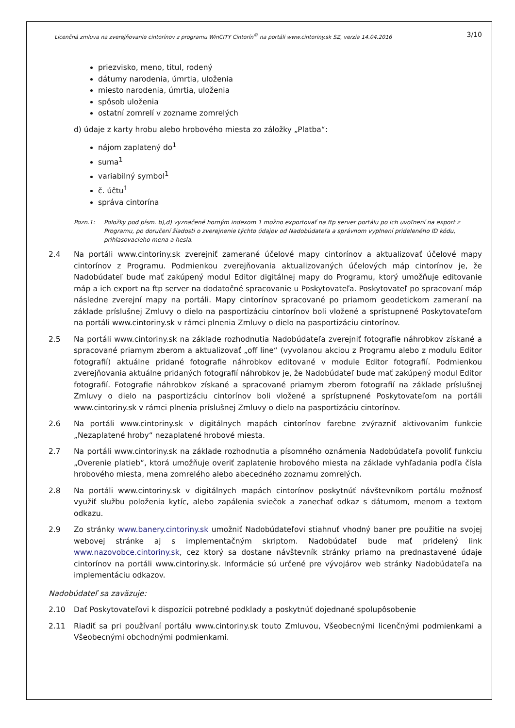Licenčná zmluva na zverejňovanie cintorínov z programu WinCITY Cintorín<sup>©</sup> na portáli www.cintoriny.sk SZ, verzia 14.04.2016 3/10
priezvisko, meno, titul, rodený
dátumy narodenia, úmrtia, uloženia
miesto narodenia, úmrtia, uloženia
spôsob uloženia
ostatní zomrelí v zozname zomrelých
d) údaje z karty hrobu alebo hrobového miesta zo záložky „Platba“:
nájom zaplatený do<sup>1</sup>
suma<sup>1</sup>
variabilný symbol<sup>1</sup>
č. účtu<sup>1</sup>
správa cintorína
Pozn.1: Položky pod písm. b),d) vyznačené horným indexom 1 možno exportovať na ftp server portálu po ich uvoľnení na export z Programu, po doručení žiadosti o zverejnenie týchto údajov od Nadobúdateľa a správnom vyplnení prideleného ID kódu, prihlasovacieho mena a hesla.
2.4 Na portáli www.cintoriny.sk zverejniť zamerané účelové mapy cintorínov a aktualizovať účelové mapy cintorínov z Programu. Podmienkou zverejňovania aktualizovaných účelových máp cintorínov je, že Nadobúdateľ bude mať zakúpený modul Editor digitálnej mapy do Programu, ktorý umožňuje editovanie máp a ich export na ftp server na dodatočné spracovanie u Poskytovateľa. Poskytovateľ po spracovaní máp následne zverejní mapy na portáli. Mapy cintorínov spracované po priamom geodetickom zameraní na základe príslušnej Zmluvy o dielo na pasportizáciu cintorínov boli vložené a sprístupnené Poskytovateľom na portáli www.cintoriny.sk v rámci plnenia Zmluvy o dielo na pasportizáciu cintorínov.
2.5 Na portáli www.cintoriny.sk na základe rozhodnutia Nadobúdateľa zverejniť fotografie náhrobkov získané a spracované priamym zberom a aktualizovať „off line“ (vyvolanou akciou z Programu alebo z modulu Editor fotografií) aktuálne pridané fotografie náhrobkov editované v module Editor fotografií. Podmienkou zverejňovania aktuálne pridaných fotografií náhrobkov je, že Nadobúdateľ bude mať zakúpený modul Editor fotografií. Fotografie náhrobkov získané a spracované priamym zberom fotografií na základe príslušnej Zmluvy o dielo na pasportizáciu cintorínov boli vložené a sprístupnené Poskytovateľom na portáli www.cintoriny.sk v rámci plnenia príslušnej Zmluvy o dielo na pasportizáciu cintorínov.
2.6 Na portáli www.cintoriny.sk v digitálnych mapách cintorínov farebne zvýrazniť aktivovaním funkcie „Nezaplatené hroby“ nezaplatené hrobové miesta.
2.7 Na portáli www.cintoriny.sk na základe rozhodnutia a písomného oznámenia Nadobúdateľa povoliť funkciu „Overenie platieb“, ktorá umožňuje overiť zaplatenie hrobového miesta na základe vyhľadania podľa čísla hrobového miesta, mena zomrelého alebo abecedného zoznamu zomrelých.
2.8 Na portáli www.cintoriny.sk v digitálnych mapách cintorínov poskytnúť návštevníkom portálu možnosť využiť službu položenia kytíc, alebo zapálenia sviečok a zanechať odkaz s dátumom, menom a textom odkazu.
2.9 Zo stránky www.banery.cintoriny.sk umožniť Nadobúdateľovi stiahnuť vhodný baner pre použitie na svojej webovej stránke aj s implementačným skriptom. Nadobúdateľ bude mať pridelený link www.nazovobce.cintoriny.sk, cez ktorý sa dostane návštevník stránky priamo na prednastavené údaje cintorínov na portáli www.cintoriny.sk. Informácie sú určené pre vývojárov web stránky Nadobúdateľa na implementáciu odkazov.
Nadobúdateľ sa zaväzuje:
2.10 Dať Poskytovateľovi k dispozícii potrebné podklady a poskytnúť dojednané spolupôsobenie
2.11 Riadiť sa pri používaní portálu www.cintoriny.sk touto Zmluvou, Všeobecnými licenčnými podmienkami a Všeobecnými obchodnými podmienkami.